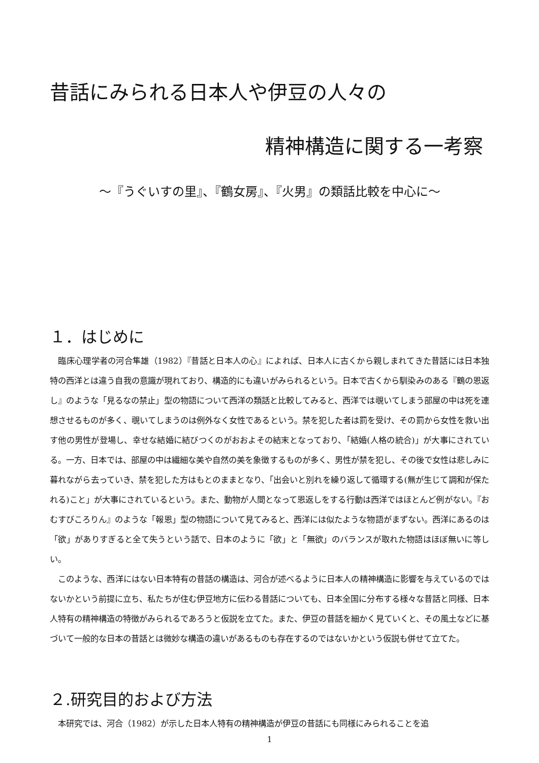昔話にみられる日本人や伊豆の人々の
精神構造に関する一考察
～『うぐいすの里』、『鶴女房』、『火男』の類話比較を中心に～
１．はじめに
臨床心理学者の河合隼雄（1982）『昔話と日本人の心』によれば、日本人に古くから親しまれてきた昔話には日本独特の西洋とは違う自我の意識が現れており、構造的にも違いがみられるという。日本で古くから馴染みのある『鶴の恩返し』のような「見るなの禁止」型の物語について西洋の類話と比較してみると、西洋では覗いてしまう部屋の中は死を連想させるものが多く、覗いてしまうのは例外なく女性であるという。禁を犯した者は罰を受け、その罰から女性を救い出す他の男性が登場し、幸せな結婚に結びつくのがおおよその結末となっており、「結婚(人格の統合)」が大事にされている。一方、日本では、部屋の中は繊細な美や自然の美を象徴するものが多く、男性が禁を犯し、その後で女性は悲しみに暮れながら去っていき、禁を犯した方はもとのままとなり、「出会いと別れを繰り返して循環する(無が生じて調和が保たれる)こと」が大事にされているという。また、動物が人間となって恩返しをする行動は西洋ではほとんど例がない。『おむすびころりん』のような「報恩」型の物語について見てみると、西洋には似たような物語がまずない。西洋にあるのは「欲」がありすぎると全て失うという話で、日本のように「欲」と「無欲」のバランスが取れた物語はほぼ無いに等しい。
このような、西洋にはない日本特有の昔話の構造は、河合が述べるように日本人の精神構造に影響を与えているのではないかという前提に立ち、私たちが住む伊豆地方に伝わる昔話についても、日本全国に分布する様々な昔話と同様、日本人特有の精神構造の特徴がみられるであろうと仮説を立てた。また、伊豆の昔話を細かく見ていくと、その風土などに基づいて一般的な日本の昔話とは微妙な構造の違いがあるものも存在するのではないかという仮説も併せて立てた。
２.研究目的および方法
本研究では、河合（1982）が示した日本人特有の精神構造が伊豆の昔話にも同様にみられることを追
1